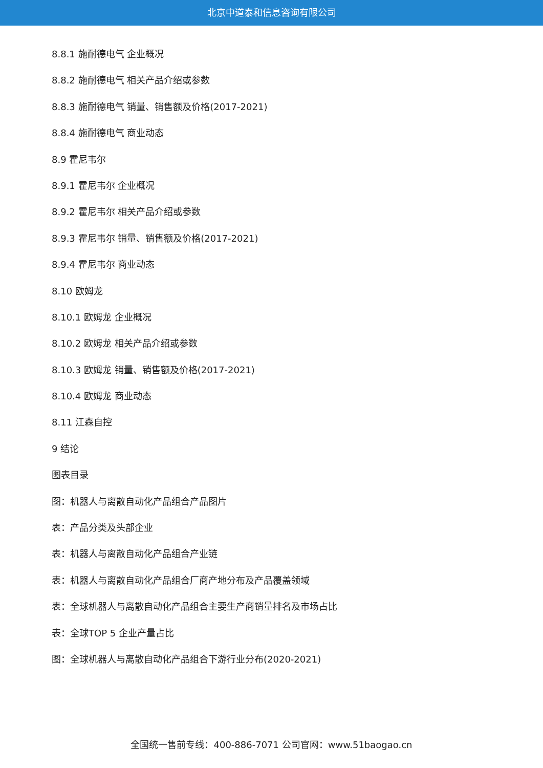北京中道泰和信息咨询有限公司
8.8.1 施耐德电气 企业概况
8.8.2 施耐德电气 相关产品介绍或参数
8.8.3 施耐德电气 销量、销售额及价格(2017-2021)
8.8.4 施耐德电气 商业动态
8.9 霍尼韦尔
8.9.1 霍尼韦尔 企业概况
8.9.2 霍尼韦尔 相关产品介绍或参数
8.9.3 霍尼韦尔 销量、销售额及价格(2017-2021)
8.9.4 霍尼韦尔 商业动态
8.10 欧姆龙
8.10.1 欧姆龙 企业概况
8.10.2 欧姆龙 相关产品介绍或参数
8.10.3 欧姆龙 销量、销售额及价格(2017-2021)
8.10.4 欧姆龙 商业动态
8.11 江森自控
9 结论
图表目录
图：机器人与离散自动化产品组合产品图片
表：产品分类及头部企业
表：机器人与离散自动化产品组合产业链
表：机器人与离散自动化产品组合厂商产地分布及产品覆盖领域
表：全球机器人与离散自动化产品组合主要生产商销量排名及市场占比
表：全球TOP 5 企业产量占比
图：全球机器人与离散自动化产品组合下游行业分布(2020-2021)
全国统一售前专线：400-886-7071 公司官网：www.51baogao.cn